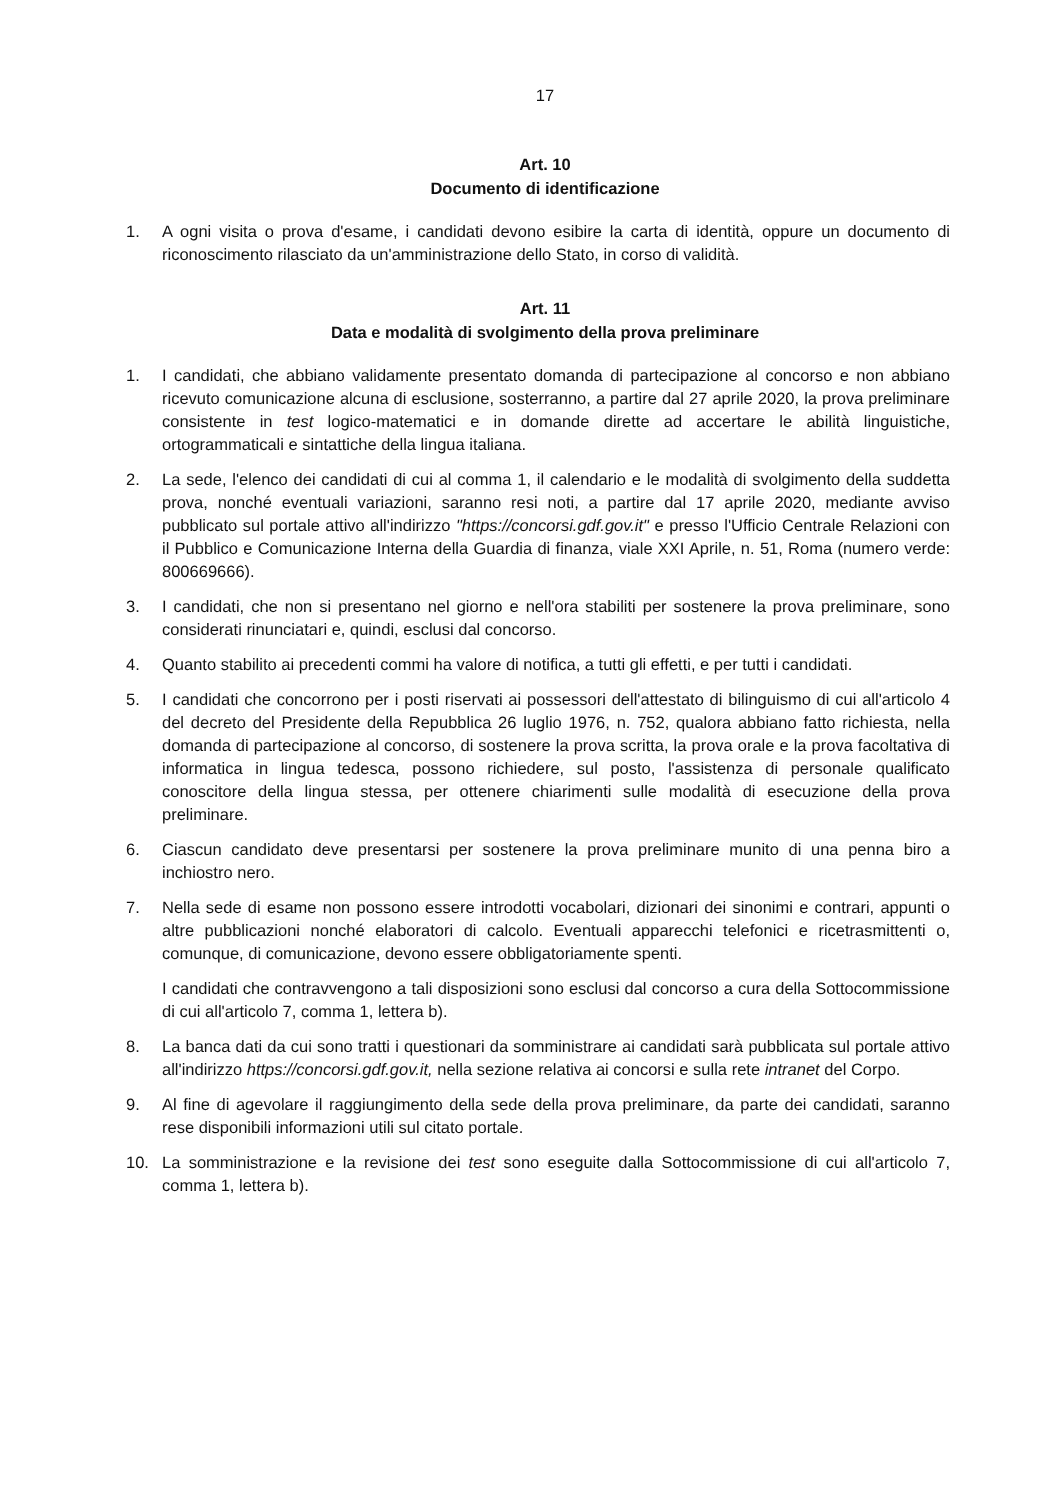17
Art. 10
Documento di identificazione
1. A ogni visita o prova d'esame, i candidati devono esibire la carta di identità, oppure un documento di riconoscimento rilasciato da un'amministrazione dello Stato, in corso di validità.
Art. 11
Data e modalità di svolgimento della prova preliminare
1. I candidati, che abbiano validamente presentato domanda di partecipazione al concorso e non abbiano ricevuto comunicazione alcuna di esclusione, sosterranno, a partire dal 27 aprile 2020, la prova preliminare consistente in test logico-matematici e in domande dirette ad accertare le abilità linguistiche, ortogrammaticali e sintattiche della lingua italiana.
2. La sede, l'elenco dei candidati di cui al comma 1, il calendario e le modalità di svolgimento della suddetta prova, nonché eventuali variazioni, saranno resi noti, a partire dal 17 aprile 2020, mediante avviso pubblicato sul portale attivo all'indirizzo "https://concorsi.gdf.gov.it" e presso l'Ufficio Centrale Relazioni con il Pubblico e Comunicazione Interna della Guardia di finanza, viale XXI Aprile, n. 51, Roma (numero verde: 800669666).
3. I candidati, che non si presentano nel giorno e nell'ora stabiliti per sostenere la prova preliminare, sono considerati rinunciatari e, quindi, esclusi dal concorso.
4. Quanto stabilito ai precedenti commi ha valore di notifica, a tutti gli effetti, e per tutti i candidati.
5. I candidati che concorrono per i posti riservati ai possessori dell'attestato di bilinguismo di cui all'articolo 4 del decreto del Presidente della Repubblica 26 luglio 1976, n. 752, qualora abbiano fatto richiesta, nella domanda di partecipazione al concorso, di sostenere la prova scritta, la prova orale e la prova facoltativa di informatica in lingua tedesca, possono richiedere, sul posto, l'assistenza di personale qualificato conoscitore della lingua stessa, per ottenere chiarimenti sulle modalità di esecuzione della prova preliminare.
6. Ciascun candidato deve presentarsi per sostenere la prova preliminare munito di una penna biro a inchiostro nero.
7. Nella sede di esame non possono essere introdotti vocabolari, dizionari dei sinonimi e contrari, appunti o altre pubblicazioni nonché elaboratori di calcolo. Eventuali apparecchi telefonici e ricetrasmittenti o, comunque, di comunicazione, devono essere obbligatoriamente spenti.
I candidati che contravvengono a tali disposizioni sono esclusi dal concorso a cura della Sottocommissione di cui all'articolo 7, comma 1, lettera b).
8. La banca dati da cui sono tratti i questionari da somministrare ai candidati sarà pubblicata sul portale attivo all'indirizzo https://concorsi.gdf.gov.it, nella sezione relativa ai concorsi e sulla rete intranet del Corpo.
9. Al fine di agevolare il raggiungimento della sede della prova preliminare, da parte dei candidati, saranno rese disponibili informazioni utili sul citato portale.
10. La somministrazione e la revisione dei test sono eseguite dalla Sottocommissione di cui all'articolo 7, comma 1, lettera b).